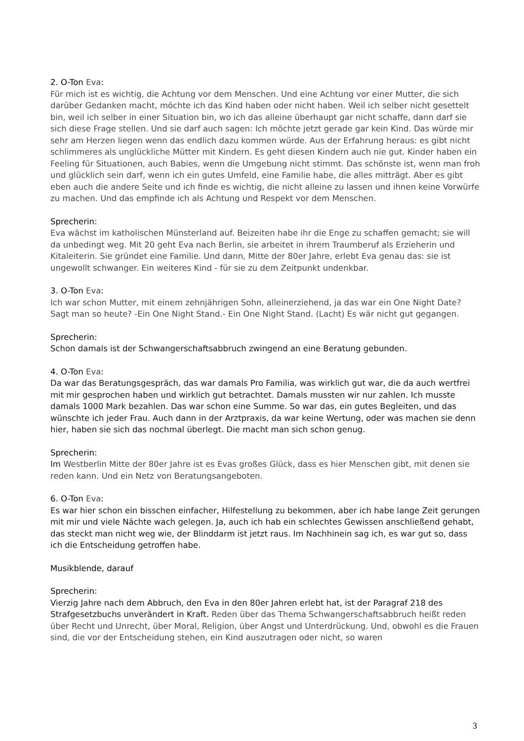2. O-Ton Eva:
Für mich ist es wichtig, die Achtung vor dem Menschen. Und eine Achtung vor einer Mutter, die sich darüber Gedanken macht, möchte ich das Kind haben oder nicht haben. Weil ich selber nicht gesettelt bin, weil ich selber in einer Situation bin, wo ich das alleine überhaupt gar nicht schaffe, dann darf sie sich diese Frage stellen. Und sie darf auch sagen: Ich möchte jetzt gerade gar kein Kind. Das würde mir sehr am Herzen liegen wenn das endlich dazu kommen würde. Aus der Erfahrung heraus: es gibt nicht schlimmeres als unglückliche Mütter mit Kindern. Es geht diesen Kindern auch nie gut. Kinder haben ein Feeling für Situationen, auch Babies, wenn die Umgebung nicht stimmt. Das schönste ist, wenn man froh und glücklich sein darf, wenn ich ein gutes Umfeld, eine Familie habe, die alles mitträgt. Aber es gibt eben auch die andere Seite und ich finde es wichtig, die nicht alleine zu lassen und ihnen keine Vorwürfe zu machen. Und das empfinde ich als Achtung und Respekt vor dem Menschen.
Sprecherin:
Eva wächst im katholischen Münsterland auf. Beizeiten habe ihr die Enge zu schaffen gemacht; sie will da unbedingt weg. Mit 20 geht Eva nach Berlin, sie arbeitet in ihrem Traumberuf als Erzieherin und Kitaleiterin. Sie gründet eine Familie. Und dann, Mitte der 80er Jahre, erlebt Eva genau das: sie ist ungewollt schwanger. Ein weiteres Kind - für sie zu dem Zeitpunkt undenkbar.
3. O-Ton Eva:
Ich war schon Mutter, mit einem zehnjährigen Sohn, alleinerziehend, ja das war ein One Night Date? Sagt man so heute? -Ein One Night Stand.- Ein One Night Stand. (Lacht) Es wär nicht gut gegangen.
Sprecherin:
Schon damals ist der Schwangerschaftsabbruch zwingend an eine Beratung gebunden.
4. O-Ton Eva:
Da war das Beratungsgespräch, das war damals Pro Familia, was wirklich gut war, die da auch wertfrei mit mir gesprochen haben und wirklich gut betrachtet. Damals mussten wir nur zahlen. Ich musste damals 1000 Mark bezahlen. Das war schon eine Summe. So war das, ein gutes Begleiten, und das wünschte ich jeder Frau. Auch dann in der Arztpraxis, da war keine Wertung, oder was machen sie denn hier, haben sie sich das nochmal überlegt. Die macht man sich schon genug.
Sprecherin:
Im Westberlin Mitte der 80er Jahre ist es Evas großes Glück, dass es hier Menschen gibt, mit denen sie reden kann. Und ein Netz von Beratungsangeboten.
6. O-Ton Eva:
Es war hier schon ein bisschen einfacher, Hilfestellung zu bekommen, aber ich habe lange Zeit gerungen mit mir und viele Nächte wach gelegen. Ja, auch ich hab ein schlechtes Gewissen anschließend gehabt, das steckt man nicht weg wie, der Blinddarm ist jetzt raus. Im Nachhinein sag ich, es war gut so, dass ich die Entscheidung getroffen habe.
Musikblende, darauf
Sprecherin:
Vierzig Jahre nach dem Abbruch, den Eva in den 80er Jahren erlebt hat, ist der Paragraf 218 des Strafgesetzbuchs unverändert in Kraft. Reden über das Thema Schwangerschaftsabbruch heißt reden über Recht und Unrecht, über Moral, Religion, über Angst und Unterdrückung. Und, obwohl es die Frauen sind, die vor der Entscheidung stehen, ein Kind auszutragen oder nicht, so waren
3